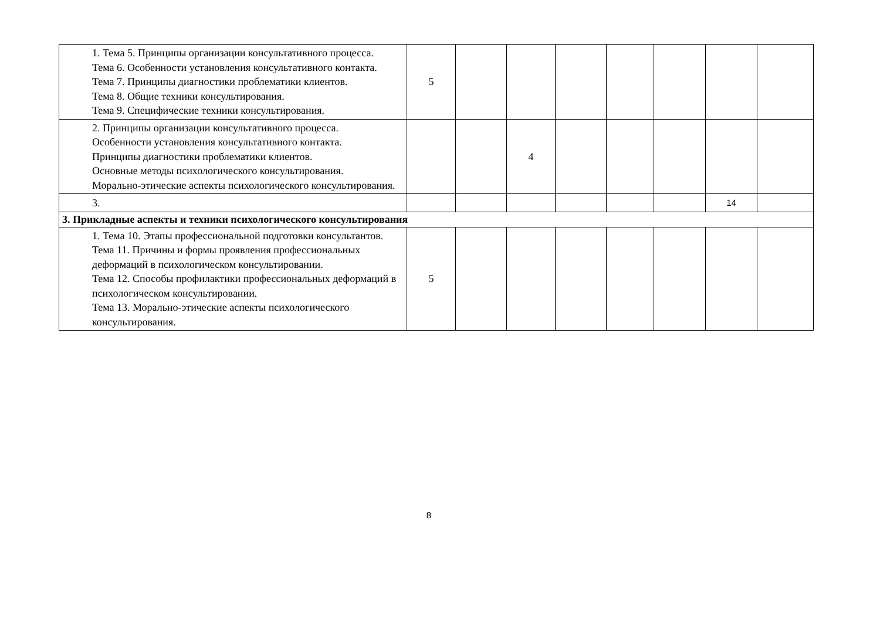| 1. Тема 5. Принципы организации консультативного процесса. Тема 6. Особенности установления консультативного контакта. Тема 7. Принципы диагностики проблематики клиентов. Тема 8. Общие техники консультирования. Тема 9. Специфические техники консультирования. | 5 | | | | | | | |
| 2. Принципы организации консультативного процесса. Особенности установления консультативного контакта. Принципы диагностики проблематики клиентов. Основные методы психологического консультирования. Морально-этические аспекты психологического консультирования. | | | 4 | | | | | |
| 3. | | | | | | | 14 | |
| 3. Прикладные аспекты и техники психологического консультирования | | | | | | | | |
| 1. Тема 10. Этапы профессиональной подготовки консультантов. Тема 11. Причины и формы проявления профессиональных деформаций в психологическом консультировании. Тема 12. Способы профилактики профессиональных деформаций в психологическом консультировании. Тема 13. Морально-этические аспекты психологического консультирования. | 5 | | | | | | | |
8